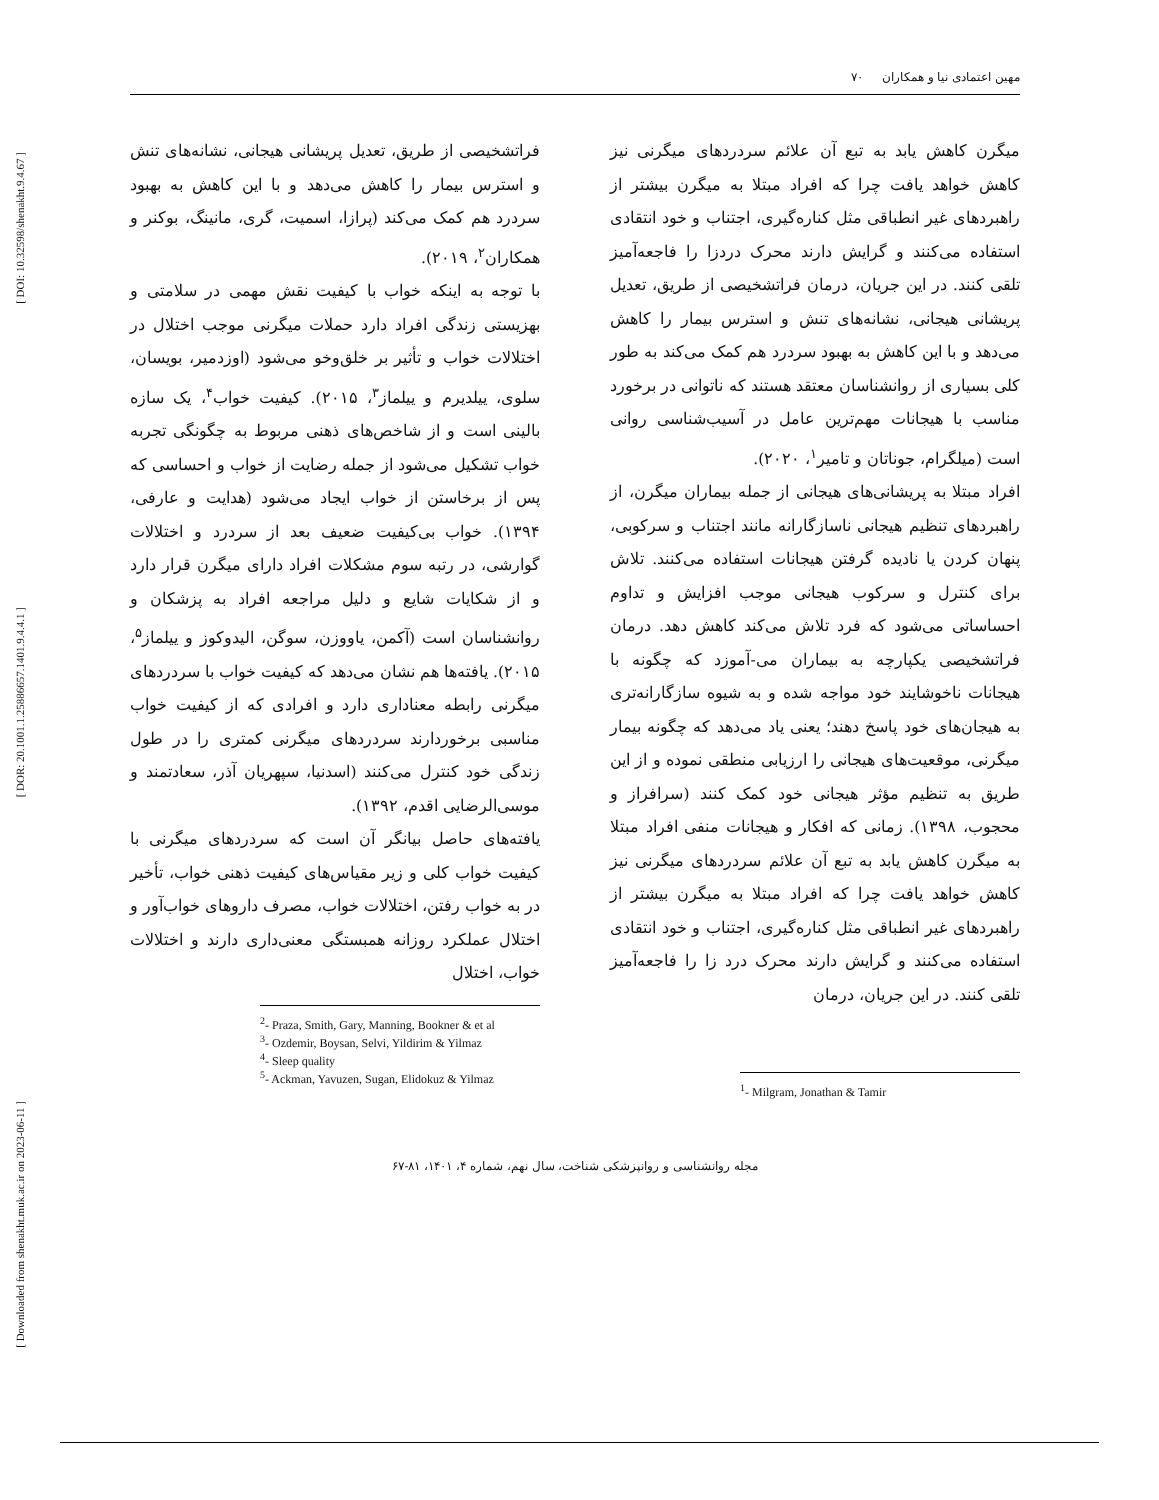[ DOI: 10.32598/shenakht.9.4.67 ]
[ DOR: 20.1001.1.25886657.1401.9.4.4.1 ]
[ Downloaded from shenakht.muk.ac.ir on 2023-06-11 ]
مهین اعتمادی نیا و همکاران ۷۰
میگرن کاهش یابد به تبع آن علائم سردردهای میگرنی نیز کاهش خواهد یافت چرا که افراد مبتلا به میگرن بیشتر از راهبردهای غیر انطباقی مثل کناره‌گیری، اجتناب و خود انتقادی استفاده می‌کنند و گرایش دارند محرک دردزا را فاجعه‌آمیز تلقی کنند. در این جریان، درمان فراتشخیصی از طریق، تعدیل پریشانی هیجانی، نشانه‌های تنش و استرس بیمار را کاهش می‌دهد و با این کاهش به بهبود سردرد هم کمک می‌کند به طور کلی بسیاری از روانشناسان معتقد هستند که ناتوانی در برخورد مناسب با هیجانات مهم‌ترین عامل در آسیب‌شناسی روانی است (میلگرام، جوناتان و تامیر<sup>۱</sup>، ۲۰۲۰).
افراد مبتلا به پریشانی‌های هیجانی از جمله بیماران میگرن، از راهبردهای تنظیم هیجانی ناسازگارانه مانند اجتناب و سرکوبی، پنهان کردن یا نادیده گرفتن هیجانات استفاده می‌کنند. تلاش برای کنترل و سرکوب هیجانی موجب افزایش و تداوم احساساتی می‌شود که فرد تلاش می‌کند کاهش دهد. درمان فراتشخیصی یکپارچه به بیماران می-آموزد که چگونه با هیجانات ناخوشایند خود مواجه شده و به شیوه سازگارانه‌تری به هیجان‌های خود پاسخ دهند؛ یعنی یاد می‌دهد که چگونه بیمار میگرنی، موقعیت‌های هیجانی را ارزیابی منطقی نموده و از این طریق به تنظیم مؤثر هیجانی خود کمک کنند (سرافراز و محجوب، ۱۳۹۸). زمانی که افکار و هیجانات منفی افراد مبتلا به میگرن کاهش یابد به تبع آن علائم سردردهای میگرنی نیز کاهش خواهد یافت چرا که افراد مبتلا به میگرن بیشتر از راهبردهای غیر انطباقی مثل کناره‌گیری، اجتناب و خود انتقادی استفاده می‌کنند و گرایش دارند محرک درد زا را فاجعه‌آمیز تلقی کنند. در این جریان، درمان
<sup>1</sup>- Milgram, Jonathan & Tamir
فراتشخیصی از طریق، تعدیل پریشانی هیجانی، نشانه‌های تنش و استرس بیمار را کاهش می‌دهد و با این کاهش به بهبود سردرد هم کمک می‌کند (پرازا، اسمیت، گری، مانینگ، بوکنر و همکاران<sup>۲</sup>، ۲۰۱۹).
با توجه به اینکه خواب با کیفیت نقش مهمی در سلامتی و بهزیستی زندگی افراد دارد حملات میگرنی موجب اختلال در اختلالات خواب و تأثیر بر خلق‌وخو می‌شود (اوزدمیر، بویسان، سلوی، ییلدیرم و ییلماز<sup>۳</sup>، ۲۰۱۵). کیفیت خواب<sup>۴</sup>، یک سازه بالینی است و از شاخص‌های ذهنی مربوط به چگونگی تجربه خواب تشکیل می‌شود از جمله رضایت از خواب و احساسی که پس از برخاستن از خواب ایجاد می‌شود (هدایت و عارفی، ۱۳۹۴). خواب بی‌کیفیت ضعیف بعد از سردرد و اختلالات گوارشی، در رتبه سوم مشکلات افراد دارای میگرن قرار دارد و از شکایات شایع و دلیل مراجعه افراد به پزشکان و روانشناسان است (آکمن، یاووزن، سوگن، الیدوکوز و ییلماز<sup>۵</sup>، ۲۰۱۵). یافته‌ها هم نشان می‌دهد که کیفیت خواب با سردردهای میگرنی رابطه معناداری دارد و افرادی که از کیفیت خواب مناسبی برخوردارند سردردهای میگرنی کمتری را در طول زندگی خود کنترل می‌کنند (اسدنیا، سپهریان آذر، سعادتمند و موسی‌الرضایی اقدم، ۱۳۹۲).
یافته‌های حاصل بیانگر آن است که سردردهای میگرنی با کیفیت خواب کلی و زیر مقیاس‌های کیفیت ذهنی خواب، تأخیر در به خواب رفتن، اختلالات خواب، مصرف داروهای خواب‌آور و اختلال عملکرد روزانه همبستگی معنی‌داری دارند و اختلالات خواب، اختلال
<sup>2</sup>- Praza, Smith, Gary, Manning, Bookner & et al
<sup>3</sup>- Ozdemir, Boysan, Selvi, Yildirim & Yilmaz
<sup>4</sup>- Sleep quality
<sup>5</sup>- Ackman, Yavuzen, Sugan, Elidokuz & Yilmaz
مجله روانشناسی و روانپزشکی شناخت، سال نهم، شماره ۴، ۱۴۰۱، ۸۱-۶۷